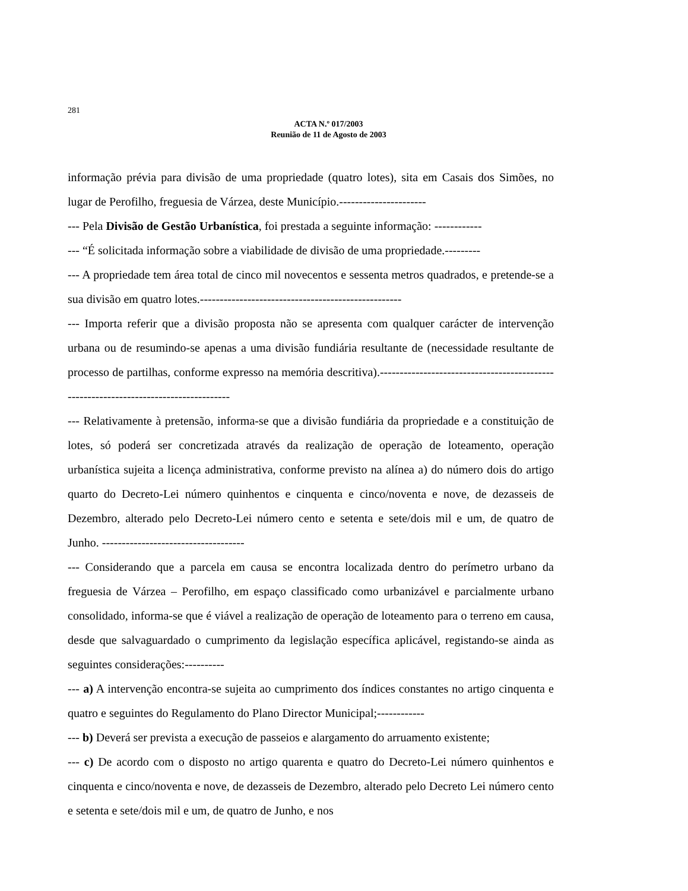281
ACTA N.º 017/2003
Reunião de 11 de Agosto de 2003
informação prévia para divisão de uma propriedade (quatro lotes), sita em Casais dos Simões, no lugar de Perofilho, freguesia de Várzea, deste Município.----------------------
--- Pela Divisão de Gestão Urbanística, foi prestada a seguinte informação: ------------
--- “É solicitada informação sobre a viabilidade de divisão de uma propriedade.---------
--- A propriedade tem área total de cinco mil novecentos e sessenta metros quadrados, e pretende-se a sua divisão em quatro lotes.---------------------------------------------------
--- Importa referir que a divisão proposta não se apresenta com qualquer carácter de intervenção urbana ou de resumindo-se apenas a uma divisão fundiária resultante de (necessidade resultante de processo de partilhas, conforme expresso na memória descritiva).-------------------------------------------------------------------------------------
--- Relativamente à pretensão, informa-se que a divisão fundiária da propriedade e a constituição de lotes, só poderá ser concretizada através da realização de operação de loteamento, operação urbanística sujeita a licença administrativa, conforme previsto na alínea a) do número dois do artigo quarto do Decreto-Lei número quinhentos e cinquenta e cinco/noventa e nove, de dezasseis de Dezembro, alterado pelo Decreto-Lei número cento e setenta e sete/dois mil e um, de quatro de Junho. ------------------------------------
--- Considerando que a parcela em causa se encontra localizada dentro do perímetro urbano da freguesia de Várzea – Perofilho, em espaço classificado como urbanizável e parcialmente urbano consolidado, informa-se que é viável a realização de operação de loteamento para o terreno em causa, desde que salvaguardado o cumprimento da legislação específica aplicável, registando-se ainda as seguintes considerações:----------
--- a) A intervenção encontra-se sujeita ao cumprimento dos índices constantes no artigo cinquenta e quatro e seguintes do Regulamento do Plano Director Municipal;------------
--- b) Deverá ser prevista a execução de passeios e alargamento do arruamento existente;
--- c) De acordo com o disposto no artigo quarenta e quatro do Decreto-Lei número quinhentos e cinquenta e cinco/noventa e nove, de dezasseis de Dezembro, alterado pelo Decreto Lei número cento e setenta e sete/dois mil e um, de quatro de Junho, e nos